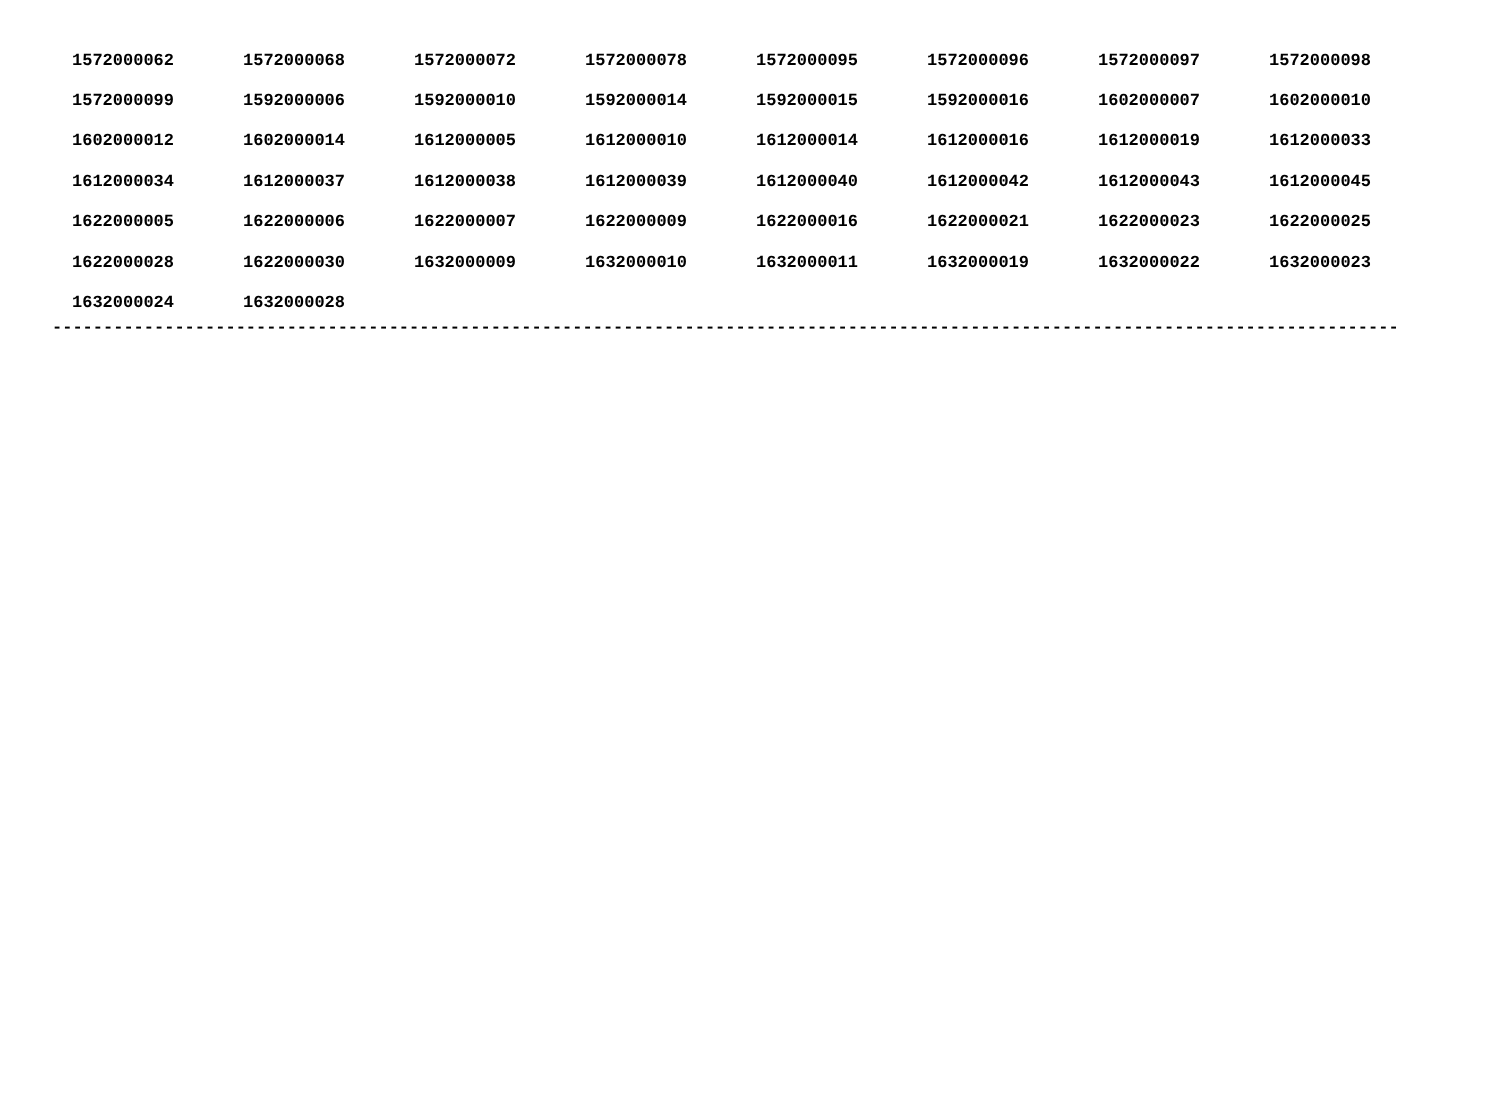| 1572000062 | 1572000068 | 1572000072 | 1572000078 | 1572000095 | 1572000096 | 1572000097 | 1572000098 |
| 1572000099 | 1592000006 | 1592000010 | 1592000014 | 1592000015 | 1592000016 | 1602000007 | 1602000010 |
| 1602000012 | 1602000014 | 1612000005 | 1612000010 | 1612000014 | 1612000016 | 1612000019 | 1612000033 |
| 1612000034 | 1612000037 | 1612000038 | 1612000039 | 1612000040 | 1612000042 | 1612000043 | 1612000045 |
| 1622000005 | 1622000006 | 1622000007 | 1622000009 | 1622000016 | 1622000021 | 1622000023 | 1622000025 |
| 1622000028 | 1622000030 | 1632000009 | 1632000010 | 1632000011 | 1632000019 | 1632000022 | 1632000023 |
| 1632000024 | 1632000028 | | | | | | |
------------------------------------------------------------------------------------------------------------------------------------